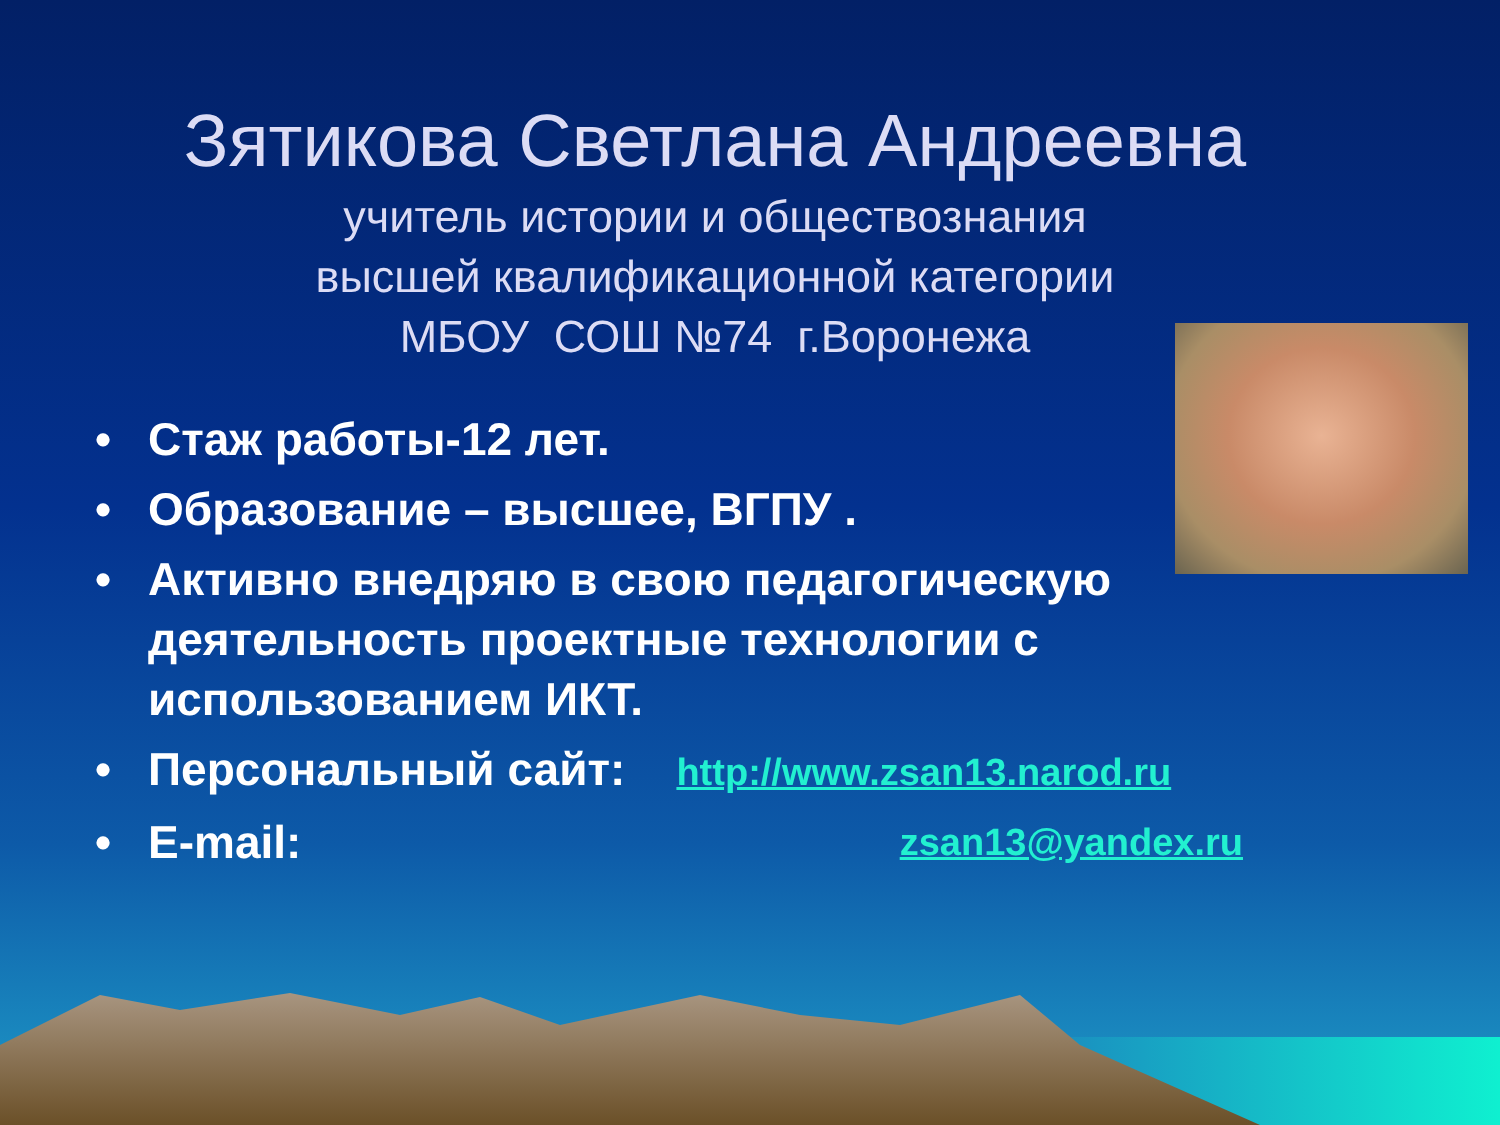Зятикова Светлана Андреевна
учитель истории и обществознания
высшей квалификационной категории
МБОУ СОШ №74 г.Воронежа
• Стаж работы-12 лет.
• Образование – высшее, ВГПУ .
• Активно внедряю в свою педагогическую деятельность проектные технологии с использованием ИКТ.
• Персональный сайт: http://www.zsan13.narod.ru
• E-mail: zsan13@yandex.ru